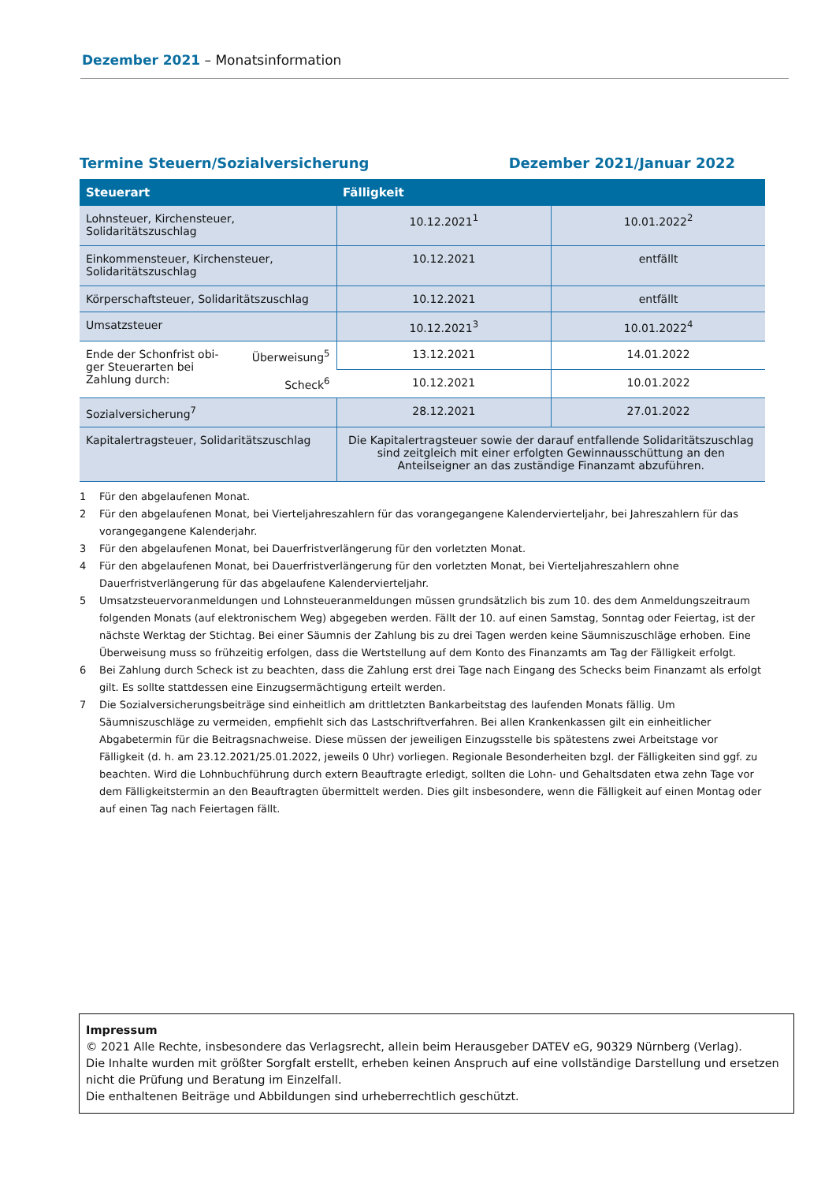Dezember 2021 – Monatsinformation
Termine Steuern/Sozialversicherung Dezember 2021/Januar 2022
| Steuerart | Fälligkeit | |
| --- | --- | --- |
| Lohnsteuer, Kirchensteuer, Solidaritätszuschlag | 10.12.2021<sup>1</sup> | 10.01.2022<sup>2</sup> |
| Einkommensteuer, Kirchensteuer, Solidaritätszuschlag | 10.12.2021 | entfällt |
| Körperschaftsteuer, Solidaritätszuschlag | 10.12.2021 | entfällt |
| Umsatzsteuer | 10.12.2021<sup>3</sup> | 10.01.2022<sup>4</sup> |
| Ende der Schonfrist obi- ger Steuerarten bei Zahlung durch: Überweisung<sup>5</sup> Scheck<sup>6</sup> | 13.12.2021 | 14.01.2022 |
| | 10.12.2021 | 10.01.2022 |
| Sozialversicherung<sup>7</sup> | 28.12.2021 | 27.01.2022 |
| Kapitalertragsteuer, Solidaritätszuschlag | Die Kapitalertragsteuer sowie der darauf entfallende Solidaritätszuschlag sind zeitgleich mit einer erfolgten Gewinnausschüttung an den Anteilseigner an das zuständige Finanzamt abzuführen. | |
1 Für den abgelaufenen Monat.
2 Für den abgelaufenen Monat, bei Vierteljahreszahlern für das vorangegangene Kalendervierteljahr, bei Jahreszahlern für das vorangegangene Kalenderjahr.
3 Für den abgelaufenen Monat, bei Dauerfristverlängerung für den vorletzten Monat.
4 Für den abgelaufenen Monat, bei Dauerfristverlängerung für den vorletzten Monat, bei Vierteljahreszahlern ohne Dauerfristverlängerung für das abgelaufene Kalendervierteljahr.
5 Umsatzsteuervoranmeldungen und Lohnsteueranmeldungen müssen grundsätzlich bis zum 10. des dem Anmeldungszeitraum folgenden Monats (auf elektronischem Weg) abgegeben werden. Fällt der 10. auf einen Samstag, Sonntag oder Feiertag, ist der nächste Werktag der Stichtag. Bei einer Säumnis der Zahlung bis zu drei Tagen werden keine Säumniszuschläge erhoben. Eine Überweisung muss so frühzeitig erfolgen, dass die Wertstellung auf dem Konto des Finanzamts am Tag der Fälligkeit erfolgt.
6 Bei Zahlung durch Scheck ist zu beachten, dass die Zahlung erst drei Tage nach Eingang des Schecks beim Finanzamt als erfolgt gilt. Es sollte stattdessen eine Einzugsermächtigung erteilt werden.
7 Die Sozialversicherungsbeiträge sind einheitlich am drittletzten Bankarbeitstag des laufenden Monats fällig. Um Säumniszuschläge zu vermeiden, empfiehlt sich das Lastschriftverfahren. Bei allen Krankenkassen gilt ein einheitlicher Abgabetermin für die Beitragsnachweise. Diese müssen der jeweiligen Einzugsstelle bis spätestens zwei Arbeitstage vor Fälligkeit (d. h. am 23.12.2021/25.01.2022, jeweils 0 Uhr) vorliegen. Regionale Besonderheiten bzgl. der Fälligkeiten sind ggf. zu beachten. Wird die Lohnbuchführung durch extern Beauftragte erledigt, sollten die Lohn- und Gehaltsdaten etwa zehn Tage vor dem Fälligkeitstermin an den Beauftragten übermittelt werden. Dies gilt insbesondere, wenn die Fälligkeit auf einen Montag oder auf einen Tag nach Feiertagen fällt.
Impressum
© 2021 Alle Rechte, insbesondere das Verlagsrecht, allein beim Herausgeber DATEV eG, 90329 Nürnberg (Verlag).
Die Inhalte wurden mit größter Sorgfalt erstellt, erheben keinen Anspruch auf eine vollständige Darstellung und ersetzen nicht die Prüfung und Beratung im Einzelfall.
Die enthaltenen Beiträge und Abbildungen sind urheberrechtlich geschützt.